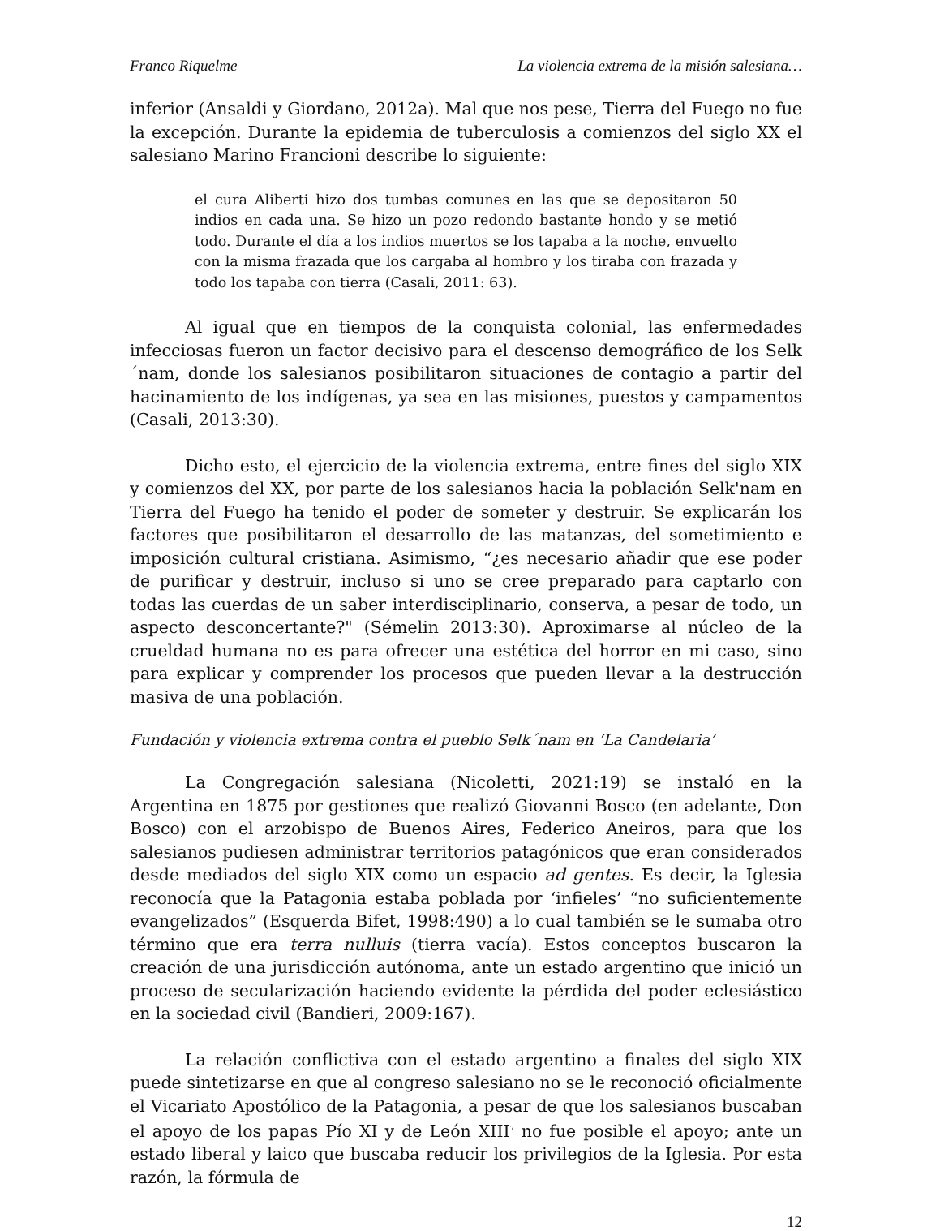Franco Riquelme La violencia extrema de la misión salesiana…
inferior (Ansaldi y Giordano, 2012a). Mal que nos pese, Tierra del Fuego no fue la excepción. Durante la epidemia de tuberculosis a comienzos del siglo XX el salesiano Marino Francioni describe lo siguiente:
el cura Aliberti hizo dos tumbas comunes en las que se depositaron 50 indios en cada una. Se hizo un pozo redondo bastante hondo y se metió todo. Durante el día a los indios muertos se los tapaba a la noche, envuelto con la misma frazada que los cargaba al hombro y los tiraba con frazada y todo los tapaba con tierra (Casali, 2011: 63).
Al igual que en tiempos de la conquista colonial, las enfermedades infecciosas fueron un factor decisivo para el descenso demográfico de los Selk´nam, donde los salesianos posibilitaron situaciones de contagio a partir del hacinamiento de los indígenas, ya sea en las misiones, puestos y campamentos (Casali, 2013:30).
Dicho esto, el ejercicio de la violencia extrema, entre fines del siglo XIX y comienzos del XX, por parte de los salesianos hacia la población Selk'nam en Tierra del Fuego ha tenido el poder de someter y destruir. Se explicarán los factores que posibilitaron el desarrollo de las matanzas, del sometimiento e imposición cultural cristiana. Asimismo, “¿es necesario añadir que ese poder de purificar y destruir, incluso si uno se cree preparado para captarlo con todas las cuerdas de un saber interdisciplinario, conserva, a pesar de todo, un aspecto desconcertante?" (Sémelin 2013:30). Aproximarse al núcleo de la crueldad humana no es para ofrecer una estética del horror en mi caso, sino para explicar y comprender los procesos que pueden llevar a la destrucción masiva de una población.
Fundación y violencia extrema contra el pueblo Selk´nam en ‘La Candelaria’
La Congregación salesiana (Nicoletti, 2021:19) se instaló en la Argentina en 1875 por gestiones que realizó Giovanni Bosco (en adelante, Don Bosco) con el arzobispo de Buenos Aires, Federico Aneiros, para que los salesianos pudiesen administrar territorios patagónicos que eran considerados desde mediados del siglo XIX como un espacio ad gentes. Es decir, la Iglesia reconocía que la Patagonia estaba poblada por ‘infieles’ “no suficientemente evangelizados” (Esquerda Bifet, 1998:490) a lo cual también se le sumaba otro término que era terra nulluis (tierra vacía). Estos conceptos buscaron la creación de una jurisdicción autónoma, ante un estado argentino que inició un proceso de secularización haciendo evidente la pérdida del poder eclesiástico en la sociedad civil (Bandieri, 2009:167).
La relación conflictiva con el estado argentino a finales del siglo XIX puede sintetizarse en que al congreso salesiano no se le reconoció oficialmente el Vicariato Apostólico de la Patagonia, a pesar de que los salesianos buscaban el apoyo de los papas Pío XI y de León XIII<sup>7</sup> no fue posible el apoyo; ante un estado liberal y laico que buscaba reducir los privilegios de la Iglesia. Por esta razón, la fórmula de
12